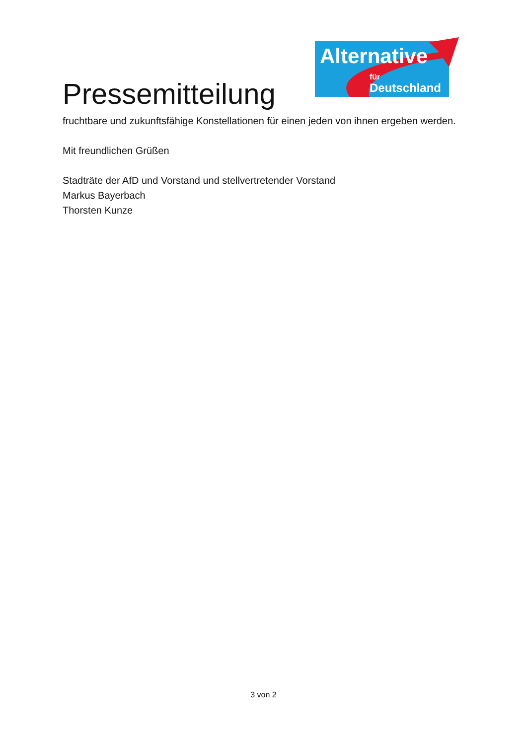Pressemitteilung
Alternative
für
Deutschland
fruchtbare und zukunftsfähige Konstellationen für einen jeden von ihnen ergeben werden.
Mit freundlichen Grüßen
Stadträte der AfD und Vorstand und stellvertretender Vorstand
Markus Bayerbach
Thorsten Kunze
3 von 2